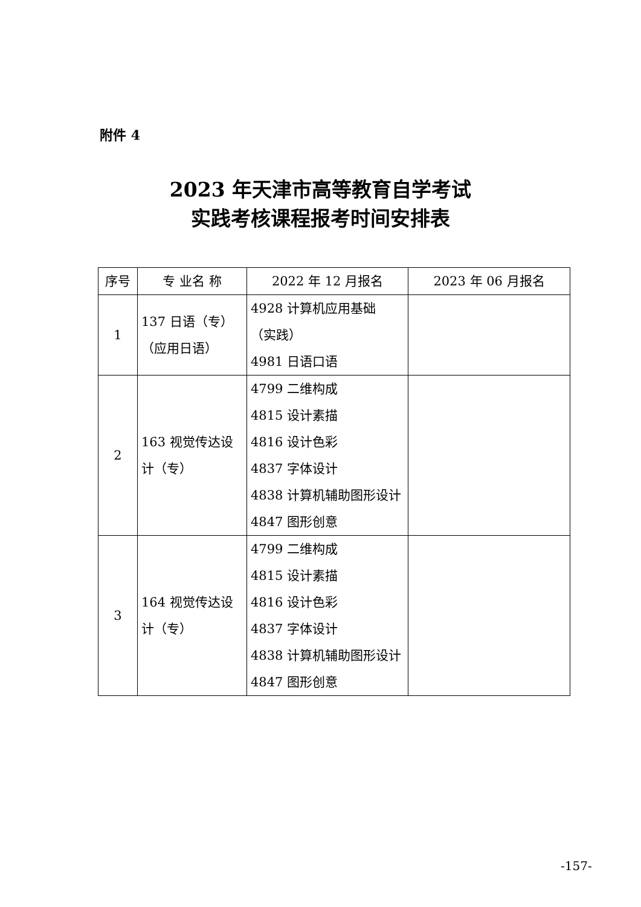附件 4
2023 年天津市高等教育自学考试
实践考核课程报考时间安排表
| 序号 | 专 业名 称 | 2022 年 12 月报名 | 2023 年 06 月报名 |
| --- | --- | --- | --- |
| 1 | 137 日语（专） （应用日语） | 4928 计算机应用基础 （实践） 4981 日语口语 | |
| 2 | 163 视觉传达设计（专） | 4799 二维构成 4815 设计素描 4816 设计色彩 4837 字体设计 4838 计算机辅助图形设计 4847 图形创意 | |
| 3 | 164 视觉传达设计（专） | 4799 二维构成 4815 设计素描 4816 设计色彩 4837 字体设计 4838 计算机辅助图形设计 4847 图形创意 | |
-157-